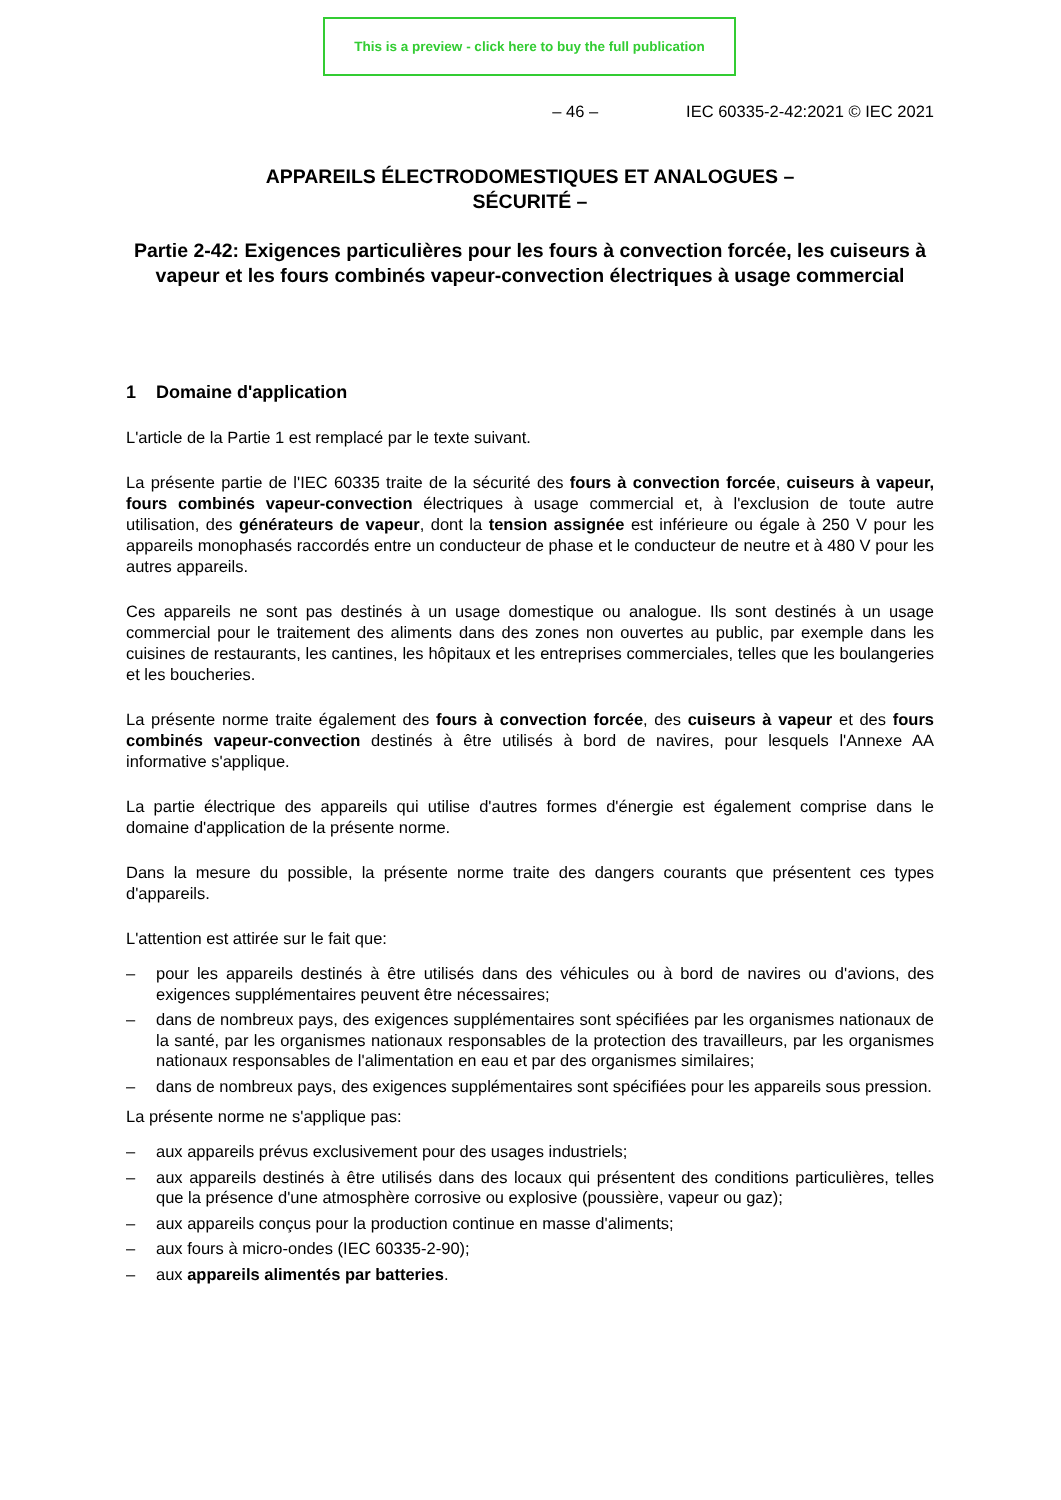This is a preview - click here to buy the full publication
– 46 – IEC 60335-2-42:2021 © IEC 2021
APPAREILS ÉLECTRODOMESTIQUES ET ANALOGUES –
SÉCURITÉ –
Partie 2-42: Exigences particulières pour les fours à convection forcée, les cuiseurs à vapeur et les fours combinés vapeur-convection électriques à usage commercial
1 Domaine d'application
L'article de la Partie 1 est remplacé par le texte suivant.
La présente partie de l'IEC 60335 traite de la sécurité des fours à convection forcée, cuiseurs à vapeur, fours combinés vapeur-convection électriques à usage commercial et, à l'exclusion de toute autre utilisation, des générateurs de vapeur, dont la tension assignée est inférieure ou égale à 250 V pour les appareils monophasés raccordés entre un conducteur de phase et le conducteur de neutre et à 480 V pour les autres appareils.
Ces appareils ne sont pas destinés à un usage domestique ou analogue. Ils sont destinés à un usage commercial pour le traitement des aliments dans des zones non ouvertes au public, par exemple dans les cuisines de restaurants, les cantines, les hôpitaux et les entreprises commerciales, telles que les boulangeries et les boucheries.
La présente norme traite également des fours à convection forcée, des cuiseurs à vapeur et des fours combinés vapeur-convection destinés à être utilisés à bord de navires, pour lesquels l'Annexe AA informative s'applique.
La partie électrique des appareils qui utilise d'autres formes d'énergie est également comprise dans le domaine d'application de la présente norme.
Dans la mesure du possible, la présente norme traite des dangers courants que présentent ces types d'appareils.
L'attention est attirée sur le fait que:
– pour les appareils destinés à être utilisés dans des véhicules ou à bord de navires ou d'avions, des exigences supplémentaires peuvent être nécessaires;
– dans de nombreux pays, des exigences supplémentaires sont spécifiées par les organismes nationaux de la santé, par les organismes nationaux responsables de la protection des travailleurs, par les organismes nationaux responsables de l'alimentation en eau et par des organismes similaires;
– dans de nombreux pays, des exigences supplémentaires sont spécifiées pour les appareils sous pression.
La présente norme ne s'applique pas:
– aux appareils prévus exclusivement pour des usages industriels;
– aux appareils destinés à être utilisés dans des locaux qui présentent des conditions particulières, telles que la présence d'une atmosphère corrosive ou explosive (poussière, vapeur ou gaz);
– aux appareils conçus pour la production continue en masse d'aliments;
– aux fours à micro-ondes (IEC 60335-2-90);
– aux appareils alimentés par batteries.